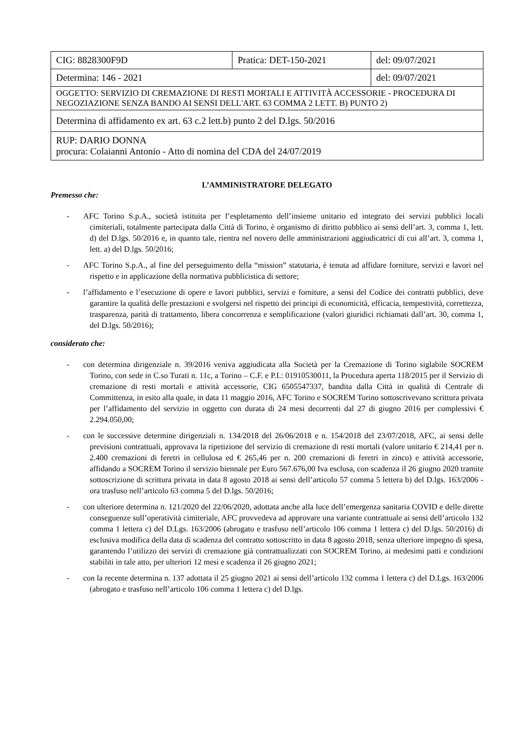| CIG: 8828300F9D | Pratica: DET-150-2021 | | del: 09/07/2021 |
| Determina: 146 - 2021 | | del: 09/07/2021 | |
| OGGETTO: SERVIZIO DI CREMAZIONE DI RESTI MORTALI E ATTIVITÀ ACCESSORIE - PROCEDURA DI NEGOZIAZIONE SENZA BANDO AI SENSI DELL'ART. 63 COMMA 2 LETT. B) PUNTO 2) | | | |
| Determina di affidamento ex art. 63 c.2 lett.b) punto 2 del D.lgs. 50/2016 | | | |
| RUP: DARIO DONNA procura: Colaianni Antonio - Atto di nomina del CDA del 24/07/2019 | | | |
L’AMMINISTRATORE DELEGATO
Premesso che:
- AFC Torino S.p.A., società istituita per l’espletamento dell’insieme unitario ed integrato dei servizi pubblici locali cimiteriali, totalmente partecipata dalla Città di Torino, è organismo di diritto pubblico ai sensi dell’art. 3, comma 1, lett. d) del D.lgs. 50/2016 e, in quanto tale, rientra nel novero delle amministrazioni aggiudicatrici di cui all’art. 3, comma 1, lett. a) del D.lgs. 50/2016;
- AFC Torino S.p.A., al fine del perseguimento della “mission” statutaria, è tenuta ad affidare forniture, servizi e lavori nel rispetto e in applicazione della normativa pubblicistica di settore;
- l’affidamento e l’esecuzione di opere e lavori pubblici, servizi e forniture, a sensi del Codice dei contratti pubblici, deve garantire la qualità delle prestazioni e svolgersi nel rispetto dei principi di economicità, efficacia, tempestività, correttezza, trasparenza, parità di trattamento, libera concorrenza e semplificazione (valori giuridici richiamati dall’art. 30, comma 1, del D.lgs. 50/2016);
considerato che:
- con determina dirigenziale n. 39/2016 veniva aggiudicata alla Società per la Cremazione di Torino siglabile SOCREM Torino, con sede in C.so Turati n. 11c, a Torino – C.F. e P.I.: 01910530011, la Procedura aperta 118/2015 per il Servizio di cremazione di resti mortali e attività accessorie, CIG 6505547337, bandita dalla Città in qualità di Centrale di Committenza, in esito alla quale, in data 11 maggio 2016, AFC Torino e SOCREM Torino sottoscrivevano scrittura privata per l’affidamento del servizio in oggetto con durata di 24 mesi decorrenti dal 27 di giugno 2016 per complessivi € 2.294.050,00;
- con le successive determine dirigenziali n. 134/2018 del 26/06/2018 e n. 154/2018 del 23/07/2018, AFC, ai sensi delle previsioni contrattuali, approvava la ripetizione del servizio di cremazione di resti mortali (valore unitario € 214,41 per n. 2.400 cremazioni di feretri in cellulosa ed € 265,46 per n. 200 cremazioni di feretri in zinco) e attività accessorie, affidando a SOCREM Torino il servizio biennale per Euro 567.676,00 Iva esclusa, con scadenza il 26 giugno 2020 tramite sottoscrizione di scrittura privata in data 8 agosto 2018 ai sensi dell’articolo 57 comma 5 lettera b) del D.lgs. 163/2006 - ora trasfuso nell’articolo 63 comma 5 del D.lgs. 50/2016;
- con ulteriore determina n. 121/2020 del 22/06/2020, adottata anche alla luce dell’emergenza sanitaria COVID e delle dirette conseguenze sull’operatività cimiteriale, AFC provvedeva ad approvare una variante contrattuale ai sensi dell’articolo 132 comma 1 lettera c) del D.Lgs. 163/2006 (abrogato e trasfuso nell’articolo 106 comma 1 lettera c) del D.lgs. 50/2016) di esclusiva modifica della data di scadenza del contratto sottoscritto in data 8 agosto 2018, senza ulteriore impegno di spesa, garantendo l’utilizzo dei servizi di cremazione già contrattualizzati con SOCREM Torino, ai medesimi patti e condizioni stabiliti in tale atto, per ulteriori 12 mesi e scadenza il 26 giugno 2021;
- con la recente determina n. 137 adottata il 25 giugno 2021 ai sensi dell’articolo 132 comma 1 lettera c) del D.Lgs. 163/2006 (abrogato e trasfuso nell’articolo 106 comma 1 lettera c) del D.lgs.